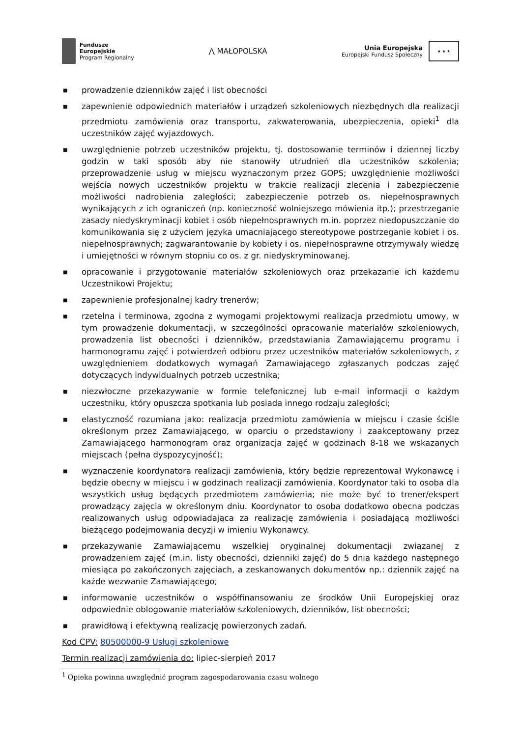Fundusze
Europejskie
Program Regionalny
⋀ MAŁOPOLSKA
Unia Europejska
Europejski Fundusz Społeczny
★ ★ ★
■ prowadzenie dzienników zajęć i list obecności
■ zapewnienie odpowiednich materiałów i urządzeń szkoleniowych niezbędnych dla realizacji przedmiotu zamówienia oraz transportu, zakwaterowania, ubezpieczenia, opieki<sup>1</sup> dla uczestników zajęć wyjazdowych.
■ uwzględnienie potrzeb uczestników projektu, tj. dostosowanie terminów i dziennej liczby godzin w taki sposób aby nie stanowiły utrudnień dla uczestników szkolenia; przeprowadzenie usług w miejscu wyznaczonym przez GOPS; uwzględnienie możliwości wejścia nowych uczestników projektu w trakcie realizacji zlecenia i zabezpieczenie możliwości nadrobienia zaległości; zabezpieczenie potrzeb os. niepełnosprawnych wynikających z ich ograniczeń (np. konieczność wolniejszego mówienia itp.); przestrzeganie zasady niedyskryminacji kobiet i osób niepełnosprawnych m.in. poprzez niedopuszczanie do komunikowania się z użyciem języka umacniającego stereotypowe postrzeganie kobiet i os. niepełnosprawnych; zagwarantowanie by kobiety i os. niepełnosprawne otrzymywały wiedzę i umiejętności w równym stopniu co os. z gr. niedyskryminowanej.
■ opracowanie i przygotowanie materiałów szkoleniowych oraz przekazanie ich każdemu Uczestnikowi Projektu;
■ zapewnienie profesjonalnej kadry trenerów;
■ rzetelna i terminowa, zgodna z wymogami projektowymi realizacja przedmiotu umowy, w tym prowadzenie dokumentacji, w szczególności opracowanie materiałów szkoleniowych, prowadzenia list obecności i dzienników, przedstawiania Zamawiającemu programu i harmonogramu zajęć i potwierdzeń odbioru przez uczestników materiałów szkoleniowych, z uwzględnieniem dodatkowych wymagań Zamawiającego zgłaszanych podczas zajęć dotyczących indywidualnych potrzeb uczestnika;
■ niezwłoczne przekazywanie w formie telefonicznej lub e-mail informacji o każdym uczestniku, który opuszcza spotkania lub posiada innego rodzaju zaległości;
■ elastyczność rozumiana jako: realizacja przedmiotu zamówienia w miejscu i czasie ściśle określonym przez Zamawiającego, w oparciu o przedstawiony i zaakceptowany przez Zamawiającego harmonogram oraz organizacja zajęć w godzinach 8-18 we wskazanych miejscach (pełna dyspozycyjność);
■ wyznaczenie koordynatora realizacji zamówienia, który będzie reprezentował Wykonawcę i będzie obecny w miejscu i w godzinach realizacji zamówienia. Koordynator taki to osoba dla wszystkich usług będących przedmiotem zamówienia; nie może być to trener/ekspert prowadzący zajęcia w określonym dniu. Koordynator to osoba dodatkowo obecna podczas realizowanych usług odpowiadająca za realizację zamówienia i posiadającą możliwości bieżącego podejmowania decyzji w imieniu Wykonawcy.
■ przekazywanie Zamawiającemu wszelkiej oryginalnej dokumentacji związanej z prowadzeniem zajęć (m.in. listy obecności, dzienniki zajęć) do 5 dnia każdego następnego miesiąca po zakończonych zajęciach, a zeskanowanych dokumentów np.: dziennik zajęć na każde wezwanie Zamawiającego;
■ informowanie uczestników o współfinansowaniu ze środków Unii Europejskiej oraz odpowiednie oblogowanie materiałów szkoleniowych, dzienników, list obecności;
■ prawidłową i efektywną realizację powierzonych zadań.
Kod CPV: 80500000-9 Usługi szkoleniowe
Termin realizacji zamówienia do: lipiec-sierpień 2017
<sup>1</sup> Opieka powinna uwzględnić program zagospodarowania czasu wolnego